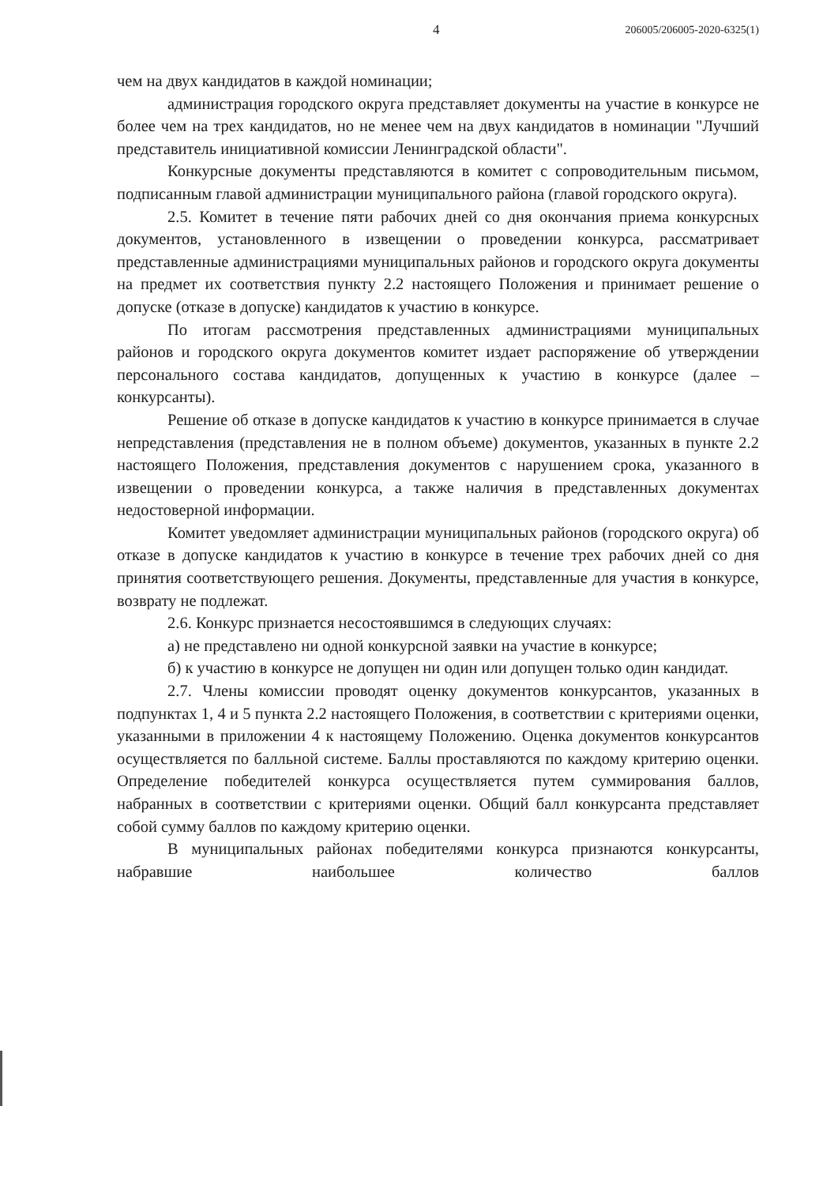4 206005/206005-2020-6325(1)
чем на двух кандидатов в каждой номинации;
администрация городского округа представляет документы на участие в конкурсе не более чем на трех кандидатов, но не менее чем на двух кандидатов в номинации "Лучший представитель инициативной комиссии Ленинградской области".
Конкурсные документы представляются в комитет с сопроводительным письмом, подписанным главой администрации муниципального района (главой городского округа).
2.5. Комитет в течение пяти рабочих дней со дня окончания приема конкурсных документов, установленного в извещении о проведении конкурса, рассматривает представленные администрациями муниципальных районов и городского округа документы на предмет их соответствия пункту 2.2 настоящего Положения и принимает решение о допуске (отказе в допуске) кандидатов к участию в конкурсе.
По итогам рассмотрения представленных администрациями муниципальных районов и городского округа документов комитет издает распоряжение об утверждении персонального состава кандидатов, допущенных к участию в конкурсе (далее – конкурсанты).
Решение об отказе в допуске кандидатов к участию в конкурсе принимается в случае непредставления (представления не в полном объеме) документов, указанных в пункте 2.2 настоящего Положения, представления документов с нарушением срока, указанного в извещении о проведении конкурса, а также наличия в представленных документах недостоверной информации.
Комитет уведомляет администрации муниципальных районов (городского округа) об отказе в допуске кандидатов к участию в конкурсе в течение трех рабочих дней со дня принятия соответствующего решения. Документы, представленные для участия в конкурсе, возврату не подлежат.
2.6. Конкурс признается несостоявшимся в следующих случаях:
а) не представлено ни одной конкурсной заявки на участие в конкурсе;
б) к участию в конкурсе не допущен ни один или допущен только один кандидат.
2.7. Члены комиссии проводят оценку документов конкурсантов, указанных в подпунктах 1, 4 и 5 пункта 2.2 настоящего Положения, в соответствии с критериями оценки, указанными в приложении 4 к настоящему Положению. Оценка документов конкурсантов осуществляется по балльной системе. Баллы проставляются по каждому критерию оценки. Определение победителей конкурса осуществляется путем суммирования баллов, набранных в соответствии с критериями оценки. Общий балл конкурсанта представляет собой сумму баллов по каждому критерию оценки.
В муниципальных районах победителями конкурса признаются конкурсанты, набравшие наибольшее количество баллов